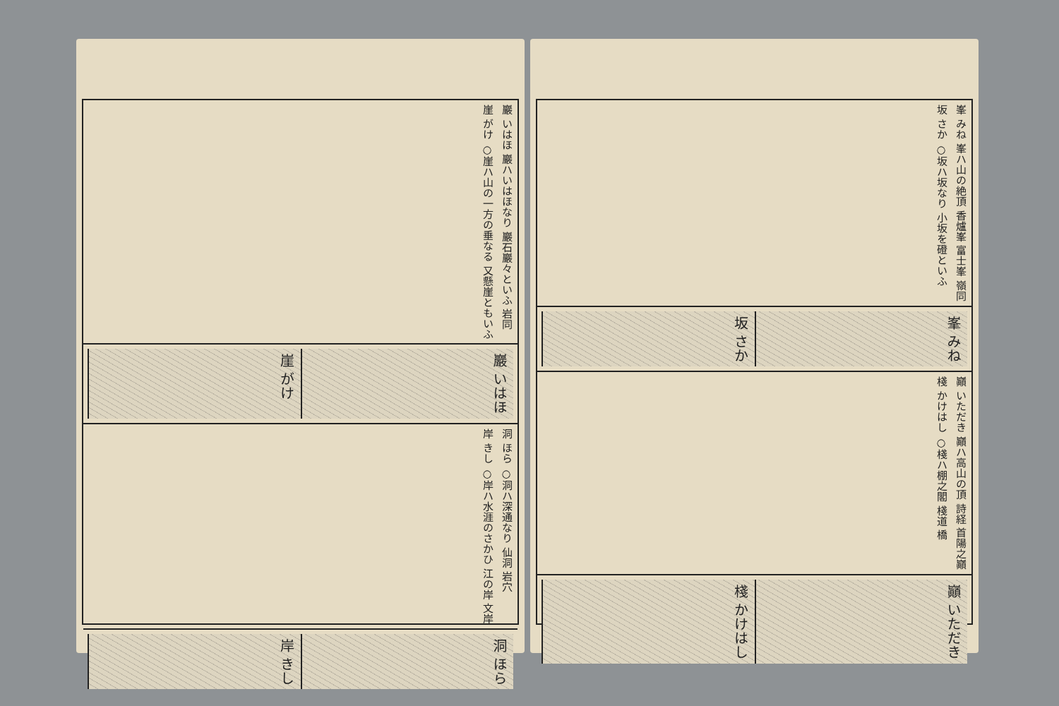巖 いはほ 巖ハいはほなり 巖石巖々といふ 岩同
崖 がけ ○崖ハ山の一方の垂なる 又懸崖ともいふ
巖 いはほ
崖 がけ
洞 ほら ○洞ハ深通なり 仙洞 岩穴
岸 きし ○岸ハ水涯のさかひ 江の岸 文岸
洞 ほら
岸 きし
峯 みね 峯ハ山の絶頂 香爐峯 富士峯 嶺同
坂 さか ○坂ハ坂なり 小坂を磴といふ
峯 みね
坂 さか
巓 いただき 巓ハ高山の頂 詩経 首陽之巓
棧 かけはし ○棧ハ棚之閣 棧道 橋
巓 いただき
棧 かけはし